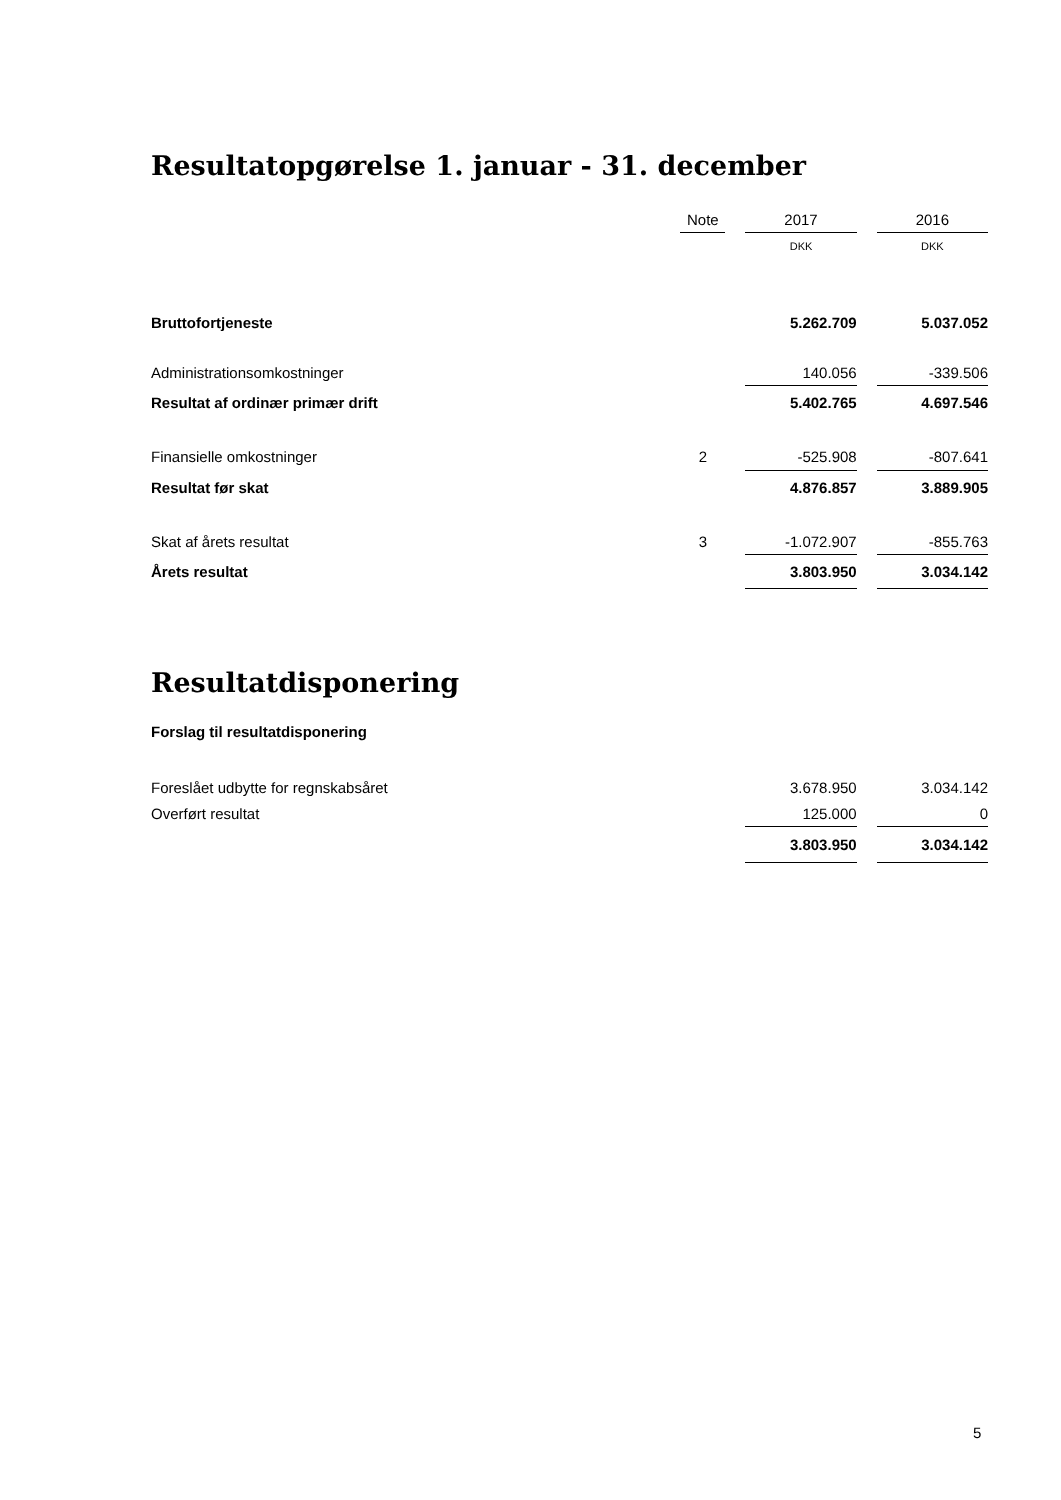Resultatopgørelse 1. januar - 31. december
| | Note | | 2017 | | 2016 |
| --- | --- | --- | --- | --- | --- |
| | | | DKK | | DKK |
| Bruttofortjeneste | | | 5.262.709 | | 5.037.052 |
| Administrationsomkostninger | | | 140.056 | | -339.506 |
| Resultat af ordinær primær drift | | | 5.402.765 | | 4.697.546 |
| Finansielle omkostninger | 2 | | -525.908 | | -807.641 |
| Resultat før skat | | | 4.876.857 | | 3.889.905 |
| Skat af årets resultat | 3 | | -1.072.907 | | -855.763 |
| Årets resultat | | | 3.803.950 | | 3.034.142 |
Resultatdisponering
Forslag til resultatdisponering
| Foreslået udbytte for regnskabsåret | | | 3.678.950 | | 3.034.142 |
| Overført resultat | | | 125.000 | | 0 |
| | | | 3.803.950 | | 3.034.142 |
5